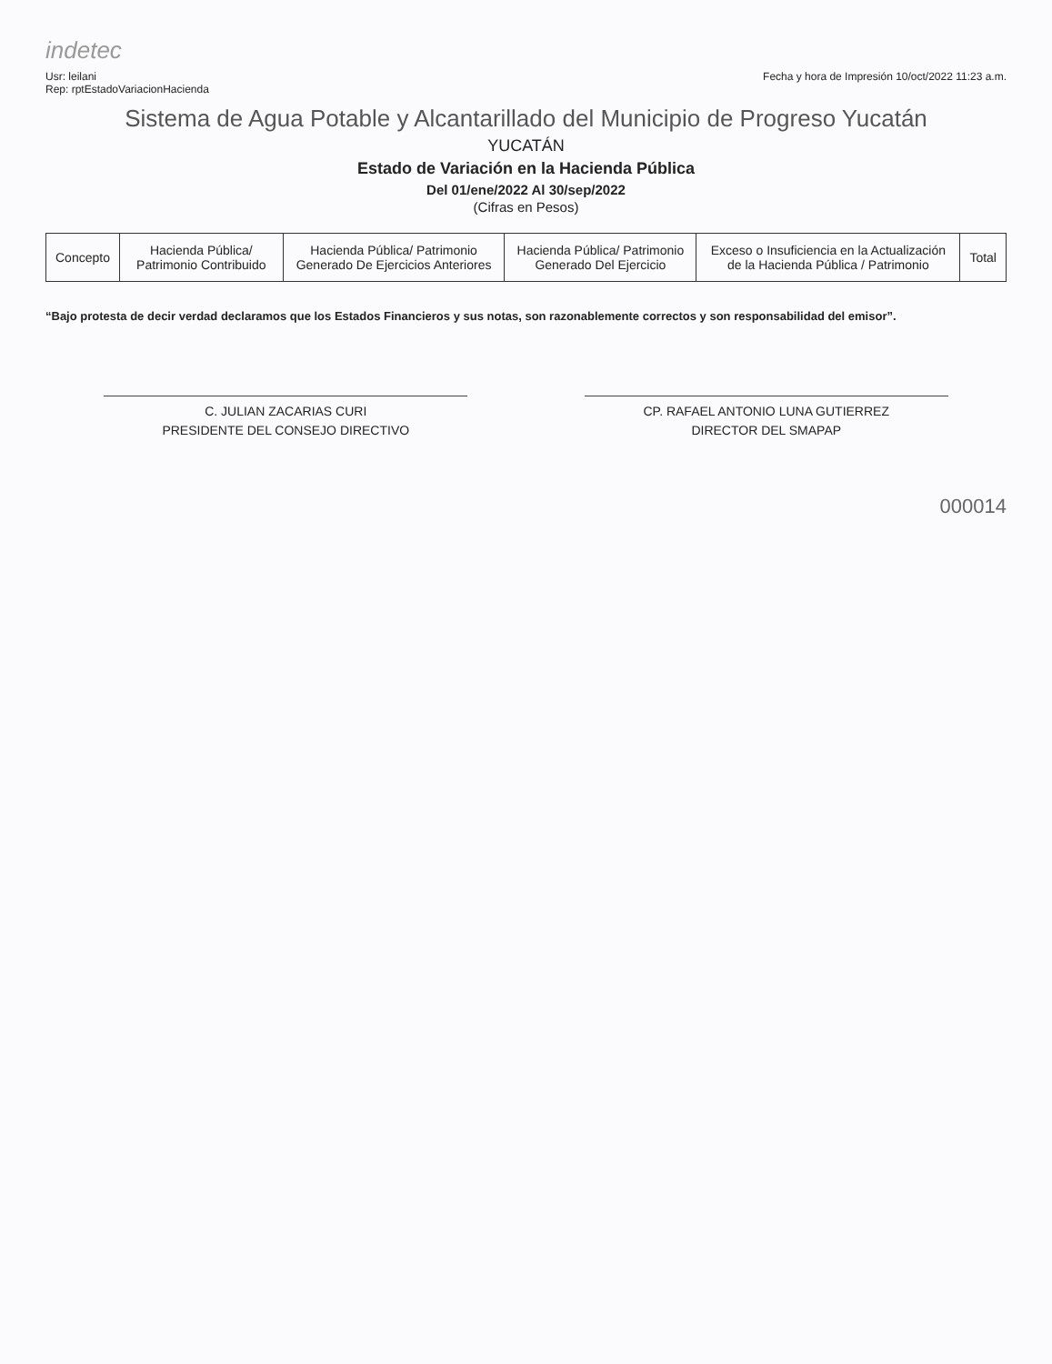indetec
Usr: leilani
Rep: rptEstadoVariacionHacienda
Fecha y hora de Impresión 10/oct/2022 11:23 a.m.
Sistema de Agua Potable y Alcantarillado del Municipio de Progreso Yucatán
YUCATÁN
Estado de Variación en la Hacienda Pública
Del 01/ene/2022 Al 30/sep/2022
(Cifras en Pesos)
| Concepto | Hacienda Pública/ Patrimonio Contribuido | Hacienda Pública/ Patrimonio Generado De Ejercicios Anteriores | Hacienda Pública/ Patrimonio Generado Del Ejercicio | Exceso o Insuficiencia en la Actualización de la Hacienda Pública / Patrimonio | Total |
| --- | --- | --- | --- | --- | --- |
“Bajo protesta de decir verdad declaramos que los Estados Financieros y sus notas, son razonablemente correctos y son responsabilidad del emisor”.
C. JULIAN ZACARIAS CURI
PRESIDENTE DEL CONSEJO DIRECTIVO
CP. RAFAEL ANTONIO LUNA GUTIERREZ
DIRECTOR DEL SMAPAP
000014